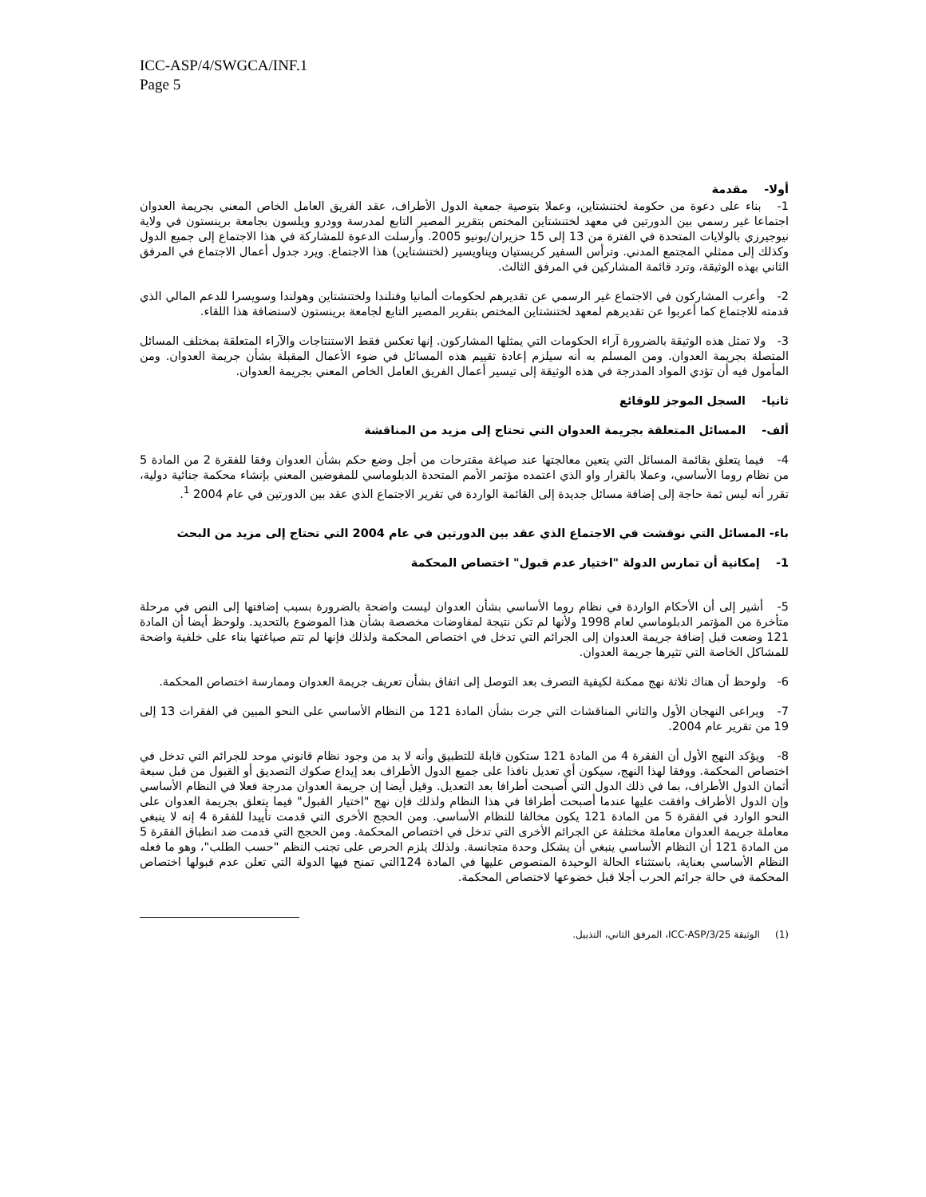ICC-ASP/4/SWGCA/INF.1
Page 5
أولا- مقدمة
1- بناء على دعوة من حكومة لختنشتاين، وعملا بتوصية جمعية الدول الأطراف، عقد الفريق العامل الخاص المعني بجريمة العدوان اجتماعا غير رسمي بين الدورتين في معهد لختنشتاين المختص بتقرير المصير التابع لمدرسة وودرو ويلسون بجامعة برينستون في ولاية نيوجيرزي بالولايات المتحدة في الفترة من 13 إلى 15 حزيران/يونيو 2005. وأرسلت الدعوة للمشاركة في هذا الاجتماع إلى جميع الدول وكذلك إلى ممثلي المجتمع المدني. وترأس السفير كريستيان ويناويسير (لختنشتاين) هذا الاجتماع. ويرد جدول أعمال الاجتماع في المرفق الثاني بهذه الوثيقة، وترد قائمة المشاركين في المرفق الثالث.
2- وأعرب المشاركون في الاجتماع غير الرسمي عن تقديرهم لحكومات ألمانيا وفنلندا ولختنشتاين وهولندا وسويسرا للدعم المالي الذي قدمته للاجتماع كما أعربوا عن تقديرهم لمعهد لختنشتاين المختص بتقرير المصير التابع لجامعة برينستون لاستضافة هذا اللقاء.
3- ولا تمثل هذه الوثيقة بالضرورة آراء الحكومات التي يمثلها المشاركون. إنها تعكس فقط الاستنتاجات والآراء المتعلقة بمختلف المسائل المتصلة بجريمة العدوان. ومن المسلم به أنه سيلزم إعادة تقييم هذه المسائل في ضوء الأعمال المقبلة بشأن جريمة العدوان. ومن المأمول فيه أن تؤدي المواد المدرجة في هذه الوثيقة إلى تيسير أعمال الفريق العامل الخاص المعني بجريمة العدوان.
ثانيا- السجل الموجز للوقائع
ألف- المسائل المتعلقة بجريمة العدوان التي تحتاج إلى مزيد من المناقشة
4- فيما يتعلق بقائمة المسائل التي يتعين معالجتها عند صياغة مقترحات من أجل وضع حكم بشأن العدوان وفقا للفقرة 2 من المادة 5 من نظام روما الأساسي، وعملا بالقرار واو الذي اعتمده مؤتمر الأمم المتحدة الدبلوماسي للمفوضين المعني بإنشاء محكمة جنائية دولية، تقرر أنه ليس ثمة حاجة إلى إضافة مسائل جديدة إلى القائمة الواردة في تقرير الاجتماع الذي عقد بين الدورتين في عام 2004 <sup>1</sup>.
باء- المسائل التي نوقشت في الاجتماع الذي عقد بين الدورتين في عام 2004 التي تحتاج إلى مزيد من البحث
1- إمكانية أن تمارس الدولة "اختيار عدم قبول" اختصاص المحكمة
5- أشير إلى أن الأحكام الواردة في نظام روما الأساسي بشأن العدوان ليست واضحة بالضرورة بسبب إضافتها إلى النص في مرحلة متأخرة من المؤتمر الدبلوماسي لعام 1998 ولأنها لم تكن نتيجة لمفاوضات مخصصة بشأن هذا الموضوع بالتحديد. ولوحظ أيضا أن المادة 121 وضعت قبل إضافة جريمة العدوان إلى الجرائم التي تدخل في اختصاص المحكمة ولذلك فإنها لم تتم صياغتها بناء على خلفية واضحة للمشاكل الخاصة التي تثيرها جريمة العدوان.
6- ولوحظ أن هناك ثلاثة نهج ممكنة لكيفية التصرف بعد التوصل إلى اتفاق بشأن تعريف جريمة العدوان وممارسة اختصاص المحكمة.
7- ويراعى النهجان الأول والثاني المناقشات التي جرت بشأن المادة 121 من النظام الأساسي على النحو المبين في الفقرات 13 إلى 19 من تقرير عام 2004.
8- ويؤكد النهج الأول أن الفقرة 4 من المادة 121 ستكون قابلة للتطبيق وأنه لا بد من وجود نظام قانوني موحد للجرائم التي تدخل في اختصاص المحكمة. ووفقا لهذا النهج، سيكون أي تعديل نافذا على جميع الدول الأطراف بعد إيداع صكوك التصديق أو القبول من قبل سبعة أثمان الدول الأطراف، بما في ذلك الدول التي أصبحت أطرافا بعد التعديل. وقيل أيضا إن جريمة العدوان مدرجة فعلا في النظام الأساسي وإن الدول الأطراف وافقت عليها عندما أصبحت أطرافا في هذا النظام ولذلك فإن نهج "اختيار القبول" فيما يتعلق بجريمة العدوان على النحو الوارد في الفقرة 5 من المادة 121 يكون مخالفا للنظام الأساسي. ومن الحجج الأخرى التي قدمت تأييدا للفقرة 4 إنه لا ينبغي معاملة جريمة العدوان معاملة مختلفة عن الجرائم الأخرى التي تدخل في اختصاص المحكمة. ومن الحجج التي قدمت ضد انطباق الفقرة 5 من المادة 121 أن النظام الأساسي ينبغي أن يشكل وحدة متجانسة. ولذلك يلزم الحرص على تجنب النظم "حسب الطلب"، وهو ما فعله النظام الأساسي بعناية، باستثناء الحالة الوحيدة المنصوص عليها في المادة 124التي تمنح فيها الدولة التي تعلن عدم قبولها اختصاص المحكمة في حالة جرائم الحرب أجلا قبل خضوعها لاختصاص المحكمة.
(1) الوثيقة ICC-ASP/3/25، المرفق الثاني، التذييل.